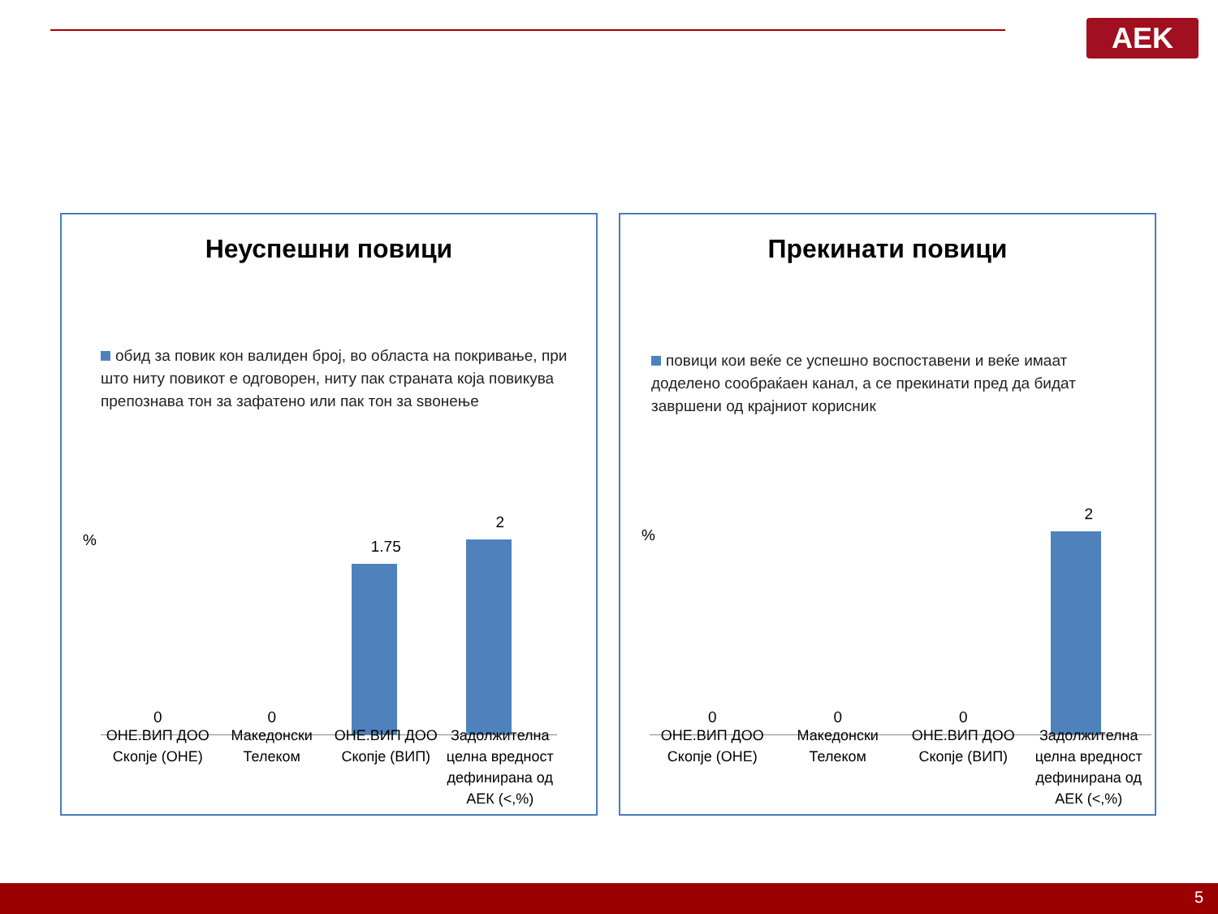AEK
Неуспешни повици
обид за повик кон валиден број, во областа на покривање, при што ниту повикот е одговорен, ниту пак страната која повикува препознава тон за зафатено или пак тон за ѕвонење
%
0
0
1.75
2
ОНЕ.ВИП ДОО Скопје (ОНЕ) Македонски Телеком ОНЕ.ВИП ДОО Скопје (ВИП) Задолжителна целна вредност дефинирана од АЕК (<,%)
Прекинати повици
повици кои веќе се успешно воспоставени и веќе имаат доделено сообраќаен канал, а се прекинати пред да бидат завршени од крајниот корисник
%
0
0
0
2
ОНЕ.ВИП ДОО Скопје (ОНЕ) Македонски Телеком ОНЕ.ВИП ДОО Скопје (ВИП) Задолжителна целна вредност дефинирана од АЕК (<,%)
5